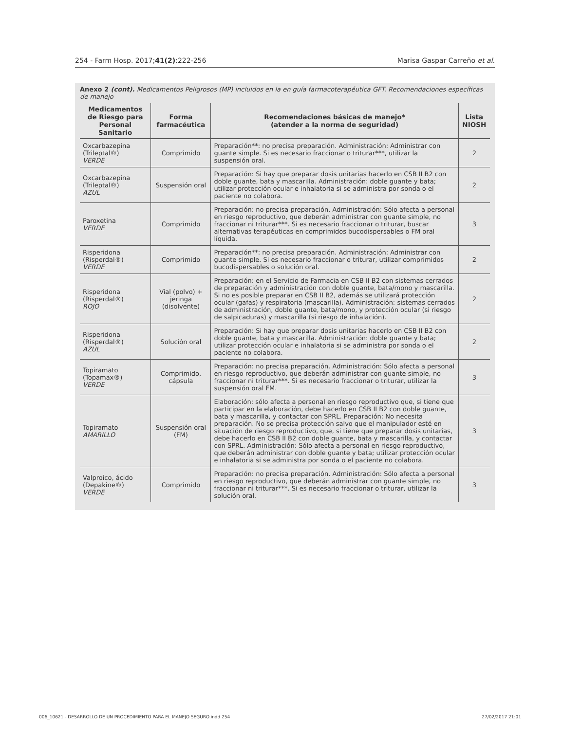254 - Farm Hosp. 2017;41(2):222-256 Marisa Gaspar Carreño et al.
Anexo 2 (cont). Medicamentos Peligrosos (MP) incluidos en la en guía farmacoterapéutica GFT. Recomendaciones específicas de manejo
| Medicamentos de Riesgo para Personal Sanitario | Forma farmacéutica | Recomendaciones básicas de manejo* (atender a la norma de seguridad) | Lista NIOSH |
| --- | --- | --- | --- |
| Oxcarbazepina (Trileptal®) VERDE | Comprimido | Preparación**: no precisa preparación. Administración: Administrar con guante simple. Si es necesario fraccionar o triturar***, utilizar la suspensión oral. | 2 |
| Oxcarbazepina (Trileptal®) AZUL | Suspensión oral | Preparación: Si hay que preparar dosis unitarias hacerlo en CSB II B2 con doble guante, bata y mascarilla. Administración: doble guante y bata; utilizar protección ocular e inhalatoria si se administra por sonda o el paciente no colabora. | 2 |
| Paroxetina VERDE | Comprimido | Preparación: no precisa preparación. Administración: Sólo afecta a personal en riesgo reproductivo, que deberán administrar con guante simple, no fraccionar ni triturar***. Si es necesario fraccionar o triturar, buscar alternativas terapéuticas en comprimidos bucodispersables o FM oral líquida. | 3 |
| Risperidona (Risperdal®) VERDE | Comprimido | Preparación**: no precisa preparación. Administración: Administrar con guante simple. Si es necesario fraccionar o triturar, utilizar comprimidos bucodispersables o solución oral. | 2 |
| Risperidona (Risperdal®) ROJO | Vial (polvo) + jeringa (disolvente) | Preparación: en el Servicio de Farmacia en CSB II B2 con sistemas cerrados de preparación y administración con doble guante, bata/mono y mascarilla. Si no es posible preparar en CSB II B2, además se utilizará protección ocular (gafas) y respiratoria (mascarilla). Administración: sistemas cerrados de administración, doble guante, bata/mono, y protección ocular (si riesgo de salpicaduras) y mascarilla (si riesgo de inhalación). | 2 |
| Risperidona (Risperdal®) AZUL | Solución oral | Preparación: Si hay que preparar dosis unitarias hacerlo en CSB II B2 con doble guante, bata y mascarilla. Administración: doble guante y bata; utilizar protección ocular e inhalatoria si se administra por sonda o el paciente no colabora. | 2 |
| Topiramato (Topamax®) VERDE | Comprimido, cápsula | Preparación: no precisa preparación. Administración: Sólo afecta a personal en riesgo reproductivo, que deberán administrar con guante simple, no fraccionar ni triturar***. Si es necesario fraccionar o triturar, utilizar la suspensión oral FM. | 3 |
| Topiramato AMARILLO | Suspensión oral (FM) | Elaboración: sólo afecta a personal en riesgo reproductivo que, si tiene que participar en la elaboración, debe hacerlo en CSB II B2 con doble guante, bata y mascarilla, y contactar con SPRL. Preparación: No necesita preparación. No se precisa protección salvo que el manipulador esté en situación de riesgo reproductivo, que, si tiene que preparar dosis unitarias, debe hacerlo en CSB II B2 con doble guante, bata y mascarilla, y contactar con SPRL. Administración: Sólo afecta a personal en riesgo reproductivo, que deberán administrar con doble guante y bata; utilizar protección ocular e inhalatoria si se administra por sonda o el paciente no colabora. | 3 |
| Valproico, ácido (Depakine®) VERDE | Comprimido | Preparación: no precisa preparación. Administración: Sólo afecta a personal en riesgo reproductivo, que deberán administrar con guante simple, no fraccionar ni triturar***. Si es necesario fraccionar o triturar, utilizar la solución oral. | 3 |
006_10621 - DESARROLLO DE UN PROCEDIMIENTO PARA EL MANEJO SEGURO.indd 254 27/02/2017 21:01